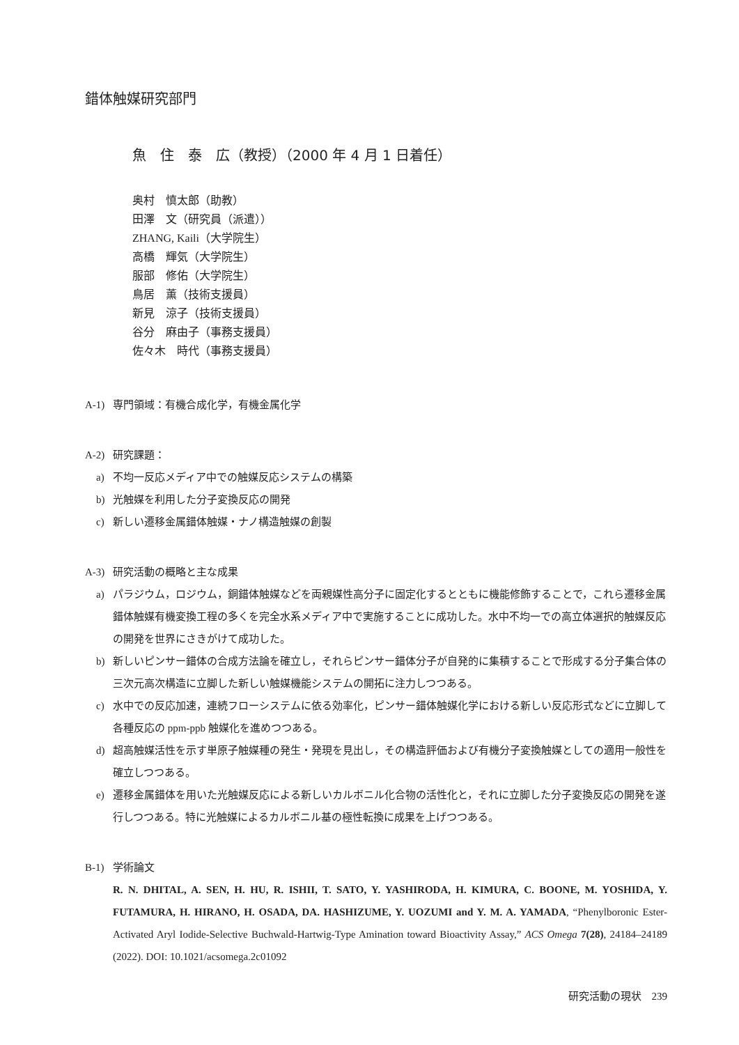錯体触媒研究部門
魚　住　泰　広（教授）（2000 年 4 月 1 日着任）
奥村　慎太郎（助教）
田澤　文（研究員（派遣））
ZHANG, Kaili（大学院生）
高橋　輝気（大学院生）
服部　修佑（大学院生）
鳥居　薫（技術支援員）
新見　涼子（技術支援員）
谷分　麻由子（事務支援員）
佐々木　時代（事務支援員）
A-1) 専門領域：有機合成化学，有機金属化学
A-2) 研究課題：
a) 不均一反応メディア中での触媒反応システムの構築
b) 光触媒を利用した分子変換反応の開発
c) 新しい遷移金属錯体触媒・ナノ構造触媒の創製
A-3) 研究活動の概略と主な成果
a) パラジウム，ロジウム，銅錯体触媒などを両親媒性高分子に固定化するとともに機能修飾することで，これら遷移金属錯体触媒有機変換工程の多くを完全水系メディア中で実施することに成功した。水中不均一での高立体選択的触媒反応の開発を世界にさきがけて成功した。
b) 新しいピンサー錯体の合成方法論を確立し，それらピンサー錯体分子が自発的に集積することで形成する分子集合体の三次元高次構造に立脚した新しい触媒機能システムの開拓に注力しつつある。
c) 水中での反応加速，連続フローシステムに依る効率化，ピンサー錯体触媒化学における新しい反応形式などに立脚して各種反応の ppm-ppb 触媒化を進めつつある。
d) 超高触媒活性を示す単原子触媒種の発生・発現を見出し，その構造評価および有機分子変換触媒としての適用一般性を確立しつつある。
e) 遷移金属錯体を用いた光触媒反応による新しいカルボニル化合物の活性化と，それに立脚した分子変換反応の開発を遂行しつつある。特に光触媒によるカルボニル基の極性転換に成果を上げつつある。
B-1) 学術論文
R. N. DHITAL, A. SEN, H. HU, R. ISHII, T. SATO, Y. YASHIRODA, H. KIMURA, C. BOONE, M. YOSHIDA, Y. FUTAMURA, H. HIRANO, H. OSADA, DA. HASHIZUME, Y. UOZUMI and Y. M. A. YAMADA, “Phenylboronic Ester-Activated Aryl Iodide-Selective Buchwald-Hartwig-Type Amination toward Bioactivity Assay,” ACS Omega 7(28), 24184–24189 (2022). DOI: 10.1021/acsomega.2c01092
研究活動の現状　239